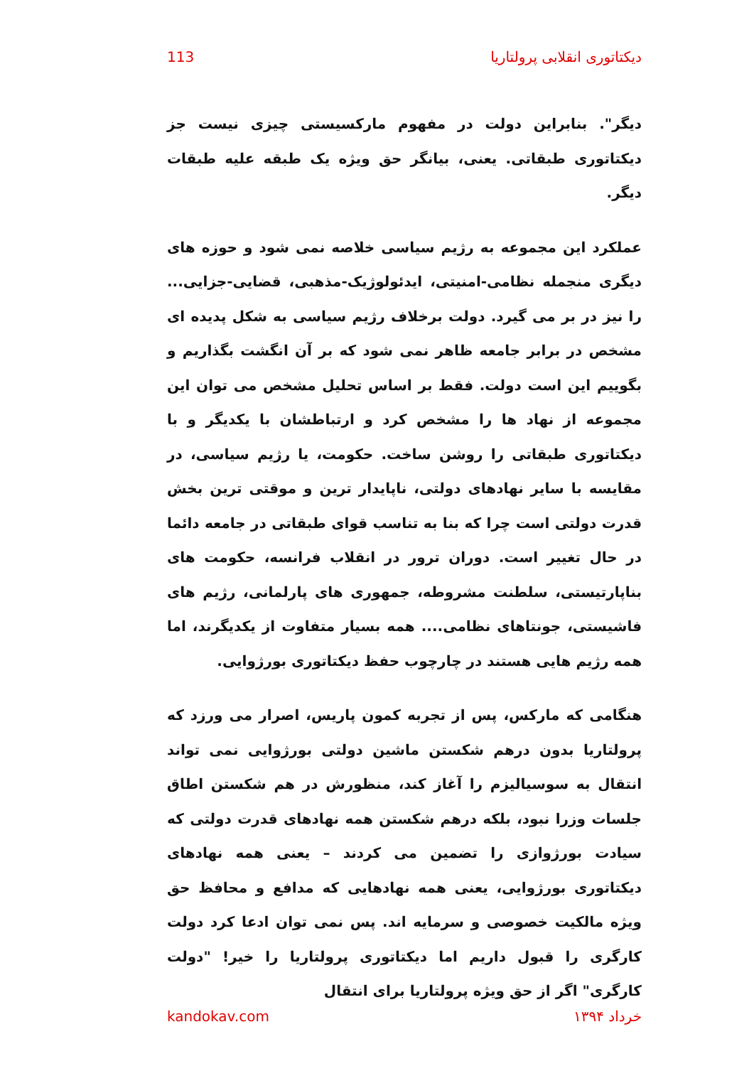دیکتاتوری انقلابی پرولتاریا 113
دیگر". بنابراین دولت در مفهوم مارکسیستی چیزی نیست جز دیکتاتوری طبقاتی. یعنی، بیانگر حق ویژه یک طبقه علیه طبقات دیگر.
عملکرد این مجموعه به رژیم سیاسی خلاصه نمی شود و حوزه های دیگری منجمله نظامی-امنیتی، ایدئولوژیک-مذهبی، قضایی-جزایی... را نیز در بر می گیرد. دولت برخلاف رژیم سیاسی به شکل پدیده ای مشخص در برابر جامعه ظاهر نمی شود که بر آن انگشت بگذاریم و بگوییم این است دولت. فقط بر اساس تحلیل مشخص می توان این مجموعه از نهاد ها را مشخص کرد و ارتباطشان با یکدیگر و با دیکتاتوری طبقاتی را روشن ساخت. حکومت، یا رژیم سیاسی، در مقایسه با سایر نهادهای دولتی، ناپایدار ترین و موقتی ترین بخش قدرت دولتی است چرا که بنا به تناسب قوای طبقاتی در جامعه دائما در حال تغییر است. دوران ترور در انقلاب فرانسه، حکومت های بناپارتیستی، سلطنت مشروطه، جمهوری های پارلمانی، رژیم های فاشیستی، جونتاهای نظامی.... همه بسیار متفاوت از یکدیگرند، اما همه رژیم هایی هستند در چارچوب حفظ دیکتاتوری بورژوایی.
هنگامی که مارکس، پس از تجربه کمون پاریس، اصرار می ورزد که پرولتاریا بدون درهم شکستن ماشین دولتی بورژوایی نمی تواند انتقال به سوسیالیزم را آغاز کند، منظورش در هم شکستن اطاق جلسات وزرا نبود، بلکه درهم شکستن همه نهادهای قدرت دولتی که سیادت بورژوازی را تضمین می کردند – یعنی همه نهادهای دیکتاتوری بورژوایی، یعنی همه نهادهایی که مدافع و محافظ حق ویژه مالکیت خصوصی و سرمایه اند. پس نمی توان ادعا کرد دولت کارگری را قبول داریم اما دیکتاتوری پرولتاریا را خیر! "دولت کارگری" اگر از حق ویژه پرولتاریا برای انتقال
kandokav.com خرداد ۱۳۹۴